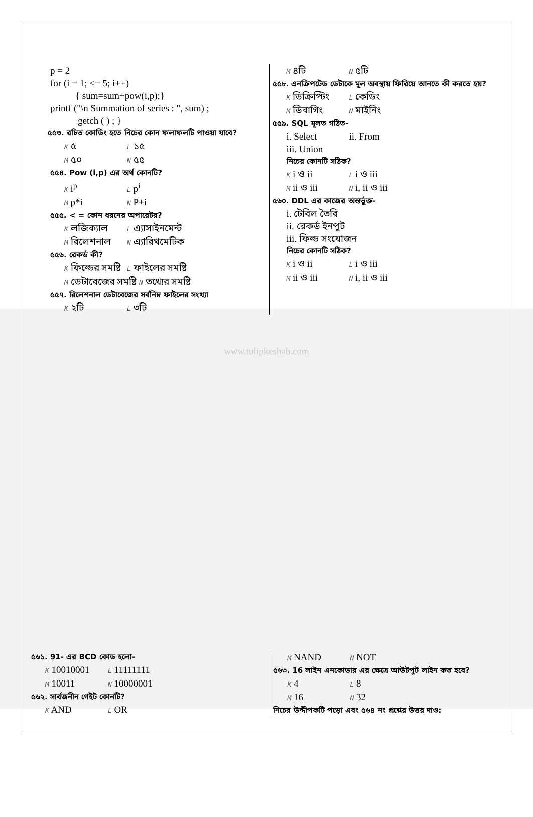p = 2
for (i = 1; <= 5; i++)
{ sum=sum+pow(i,p);}
printf ("\n Summation of series : ", sum) ;
getch ( ) ; }
৫৫৩. রচিত কোডিং হতে নিচের কোন ফলাফলটি পাওয়া যাবে?
K ৫ L ১৫
M ৫০ N ৫৫
৫৫৪. Pow (i,p) এর অর্থ কোনটি?
K i<sup>p</sup> L p<sup>i</sup>
M p*i N P+i
৫৫৫. < = কোন ধরনের অপারেটর?
K লজিক্যাল L এ্যাসাইনমেন্ট
M রিলেশনাল N এ্যারিথমেটিক
৫৫৬. রেকর্ড কী?
K ফিল্ডের সমষ্টি L ফাইলের সমষ্টি
M ডেটাবেজের সমষ্টি N তথ্যের সমষ্টি
৫৫৭. রিলেশনাল ডেটাবেজের সর্বনিম্ন ফাইলের সংখ্যা
K ২টি L ৩টি
M ৪টি N ৫টি
৫৫৮. এনক্রিপটেড ডেটাকে মূল অবস্থায় ফিরিয়ে আনতে কী করতে হয়?
K ডিক্রিপ্টিং L কেডিং
M ডিবাগিং N মাইনিং
৫৫৯. SQL মূলত গঠিত-
i. Select ii. From
iii. Union
নিচের কোনটি সঠিক?
K i ও ii L i ও iii
M ii ও iii N i, ii ও iii
৫৬০. DDL এর কাজের অন্তর্ভুক্ত-
i. টেবিল তৈরি
ii. রেকর্ড ইনপুট
iii. ফিল্ড সংযোজন
নিচের কোনটি সঠিক?
K i ও ii L i ও iii
M ii ও iii N i, ii ও iii
www.tulipkeshab.com
৫৬১. 91- এর BCD কোড হলো-
K 10010001 L 11111111
M 10011 N 10000001
৫৬২. সার্বজনীন গেইট কোনটি?
K AND L OR
M NAND N NOT
৫৬৩. 16 লাইন এনকোডার এর ক্ষেত্রে আউটপুট লাইন কত হবে?
K 4 L 8
M 16 N 32
নিচের উদ্দীপকটি পড়ো এবং ৫৬৪ নং প্রশ্নের উত্তর দাও: